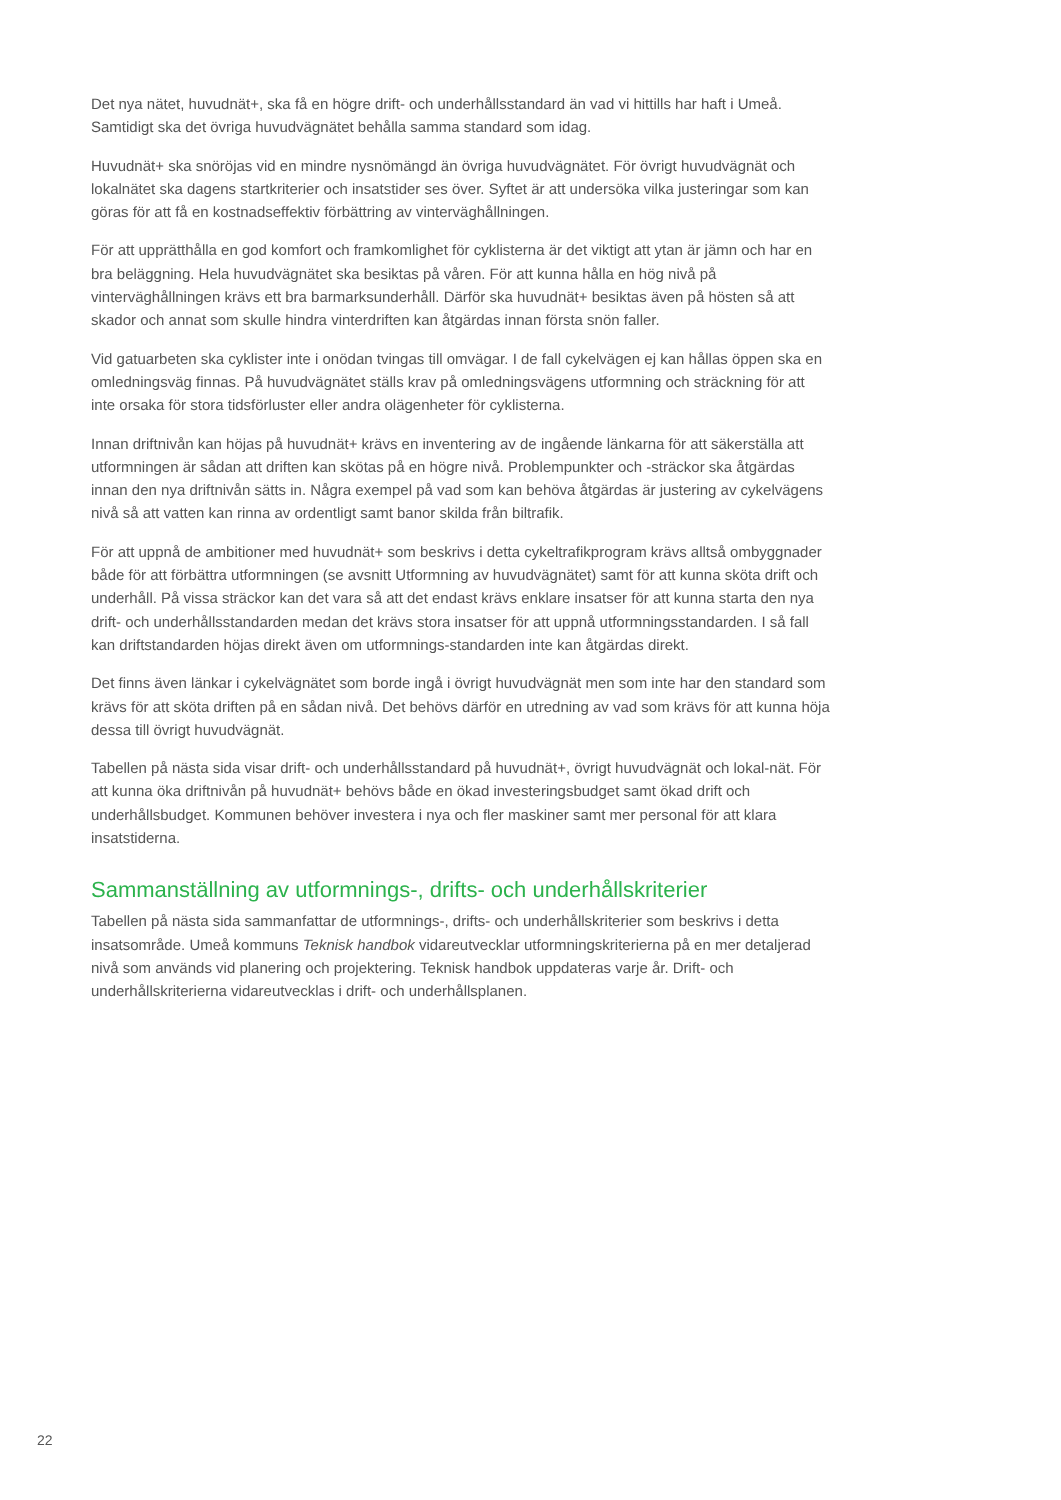Det nya nätet, huvudnät+, ska få en högre drift- och underhållsstandard än vad vi hittills har haft i Umeå. Samtidigt ska det övriga huvudvägnätet behålla samma standard som idag.
Huvudnät+ ska snöröjas vid en mindre nysnömängd än övriga huvudvägnätet. För övrigt huvudvägnät och lokalnätet ska dagens startkriterier och insatstider ses över. Syftet är att undersöka vilka justeringar som kan göras för att få en kostnadseffektiv förbättring av vinterväghållningen.
För att upprätthålla en god komfort och framkomlighet för cyklisterna är det viktigt att ytan är jämn och har en bra beläggning. Hela huvudvägnätet ska besiktas på våren. För att kunna hålla en hög nivå på vinterväghållningen krävs ett bra barmarksunderhåll. Därför ska huvudnät+ besiktas även på hösten så att skador och annat som skulle hindra vinterdriften kan åtgärdas innan första snön faller.
Vid gatuarbeten ska cyklister inte i onödan tvingas till omvägar. I de fall cykelvägen ej kan hållas öppen ska en omledningsväg finnas. På huvudvägnätet ställs krav på omledningsvägens utformning och sträckning för att inte orsaka för stora tidsförluster eller andra olägenheter för cyklisterna.
Innan driftnivån kan höjas på huvudnät+ krävs en inventering av de ingående länkarna för att säkerställa att utformningen är sådan att driften kan skötas på en högre nivå. Problempunkter och -sträckor ska åtgärdas innan den nya driftnivån sätts in. Några exempel på vad som kan behöva åtgärdas är justering av cykelvägens nivå så att vatten kan rinna av ordentligt samt banor skilda från biltrafik.
För att uppnå de ambitioner med huvudnät+ som beskrivs i detta cykeltrafikprogram krävs alltså ombyggnader både för att förbättra utformningen (se avsnitt Utformning av huvudvägnätet) samt för att kunna sköta drift och underhåll. På vissa sträckor kan det vara så att det endast krävs enklare insatser för att kunna starta den nya drift- och underhållsstandarden medan det krävs stora insatser för att uppnå utformningsstandarden. I så fall kan driftstandarden höjas direkt även om utformnings-standarden inte kan åtgärdas direkt.
Det finns även länkar i cykelvägnätet som borde ingå i övrigt huvudvägnät men som inte har den standard som krävs för att sköta driften på en sådan nivå. Det behövs därför en utredning av vad som krävs för att kunna höja dessa till övrigt huvudvägnät.
Tabellen på nästa sida visar drift- och underhållsstandard på huvudnät+, övrigt huvudvägnät och lokal-nät. För att kunna öka driftnivån på huvudnät+ behövs både en ökad investeringsbudget samt ökad drift och underhållsbudget. Kommunen behöver investera i nya och fler maskiner samt mer personal för att klara insatstiderna.
Sammanställning av utformnings-, drifts- och underhållskriterier
Tabellen på nästa sida sammanfattar de utformnings-, drifts- och underhållskriterier som beskrivs i detta insatsområde. Umeå kommuns Teknisk handbok vidareutvecklar utformningskriterierna på en mer detaljerad nivå som används vid planering och projektering. Teknisk handbok uppdateras varje år. Drift- och underhållskriterierna vidareutvecklas i drift- och underhållsplanen.
22